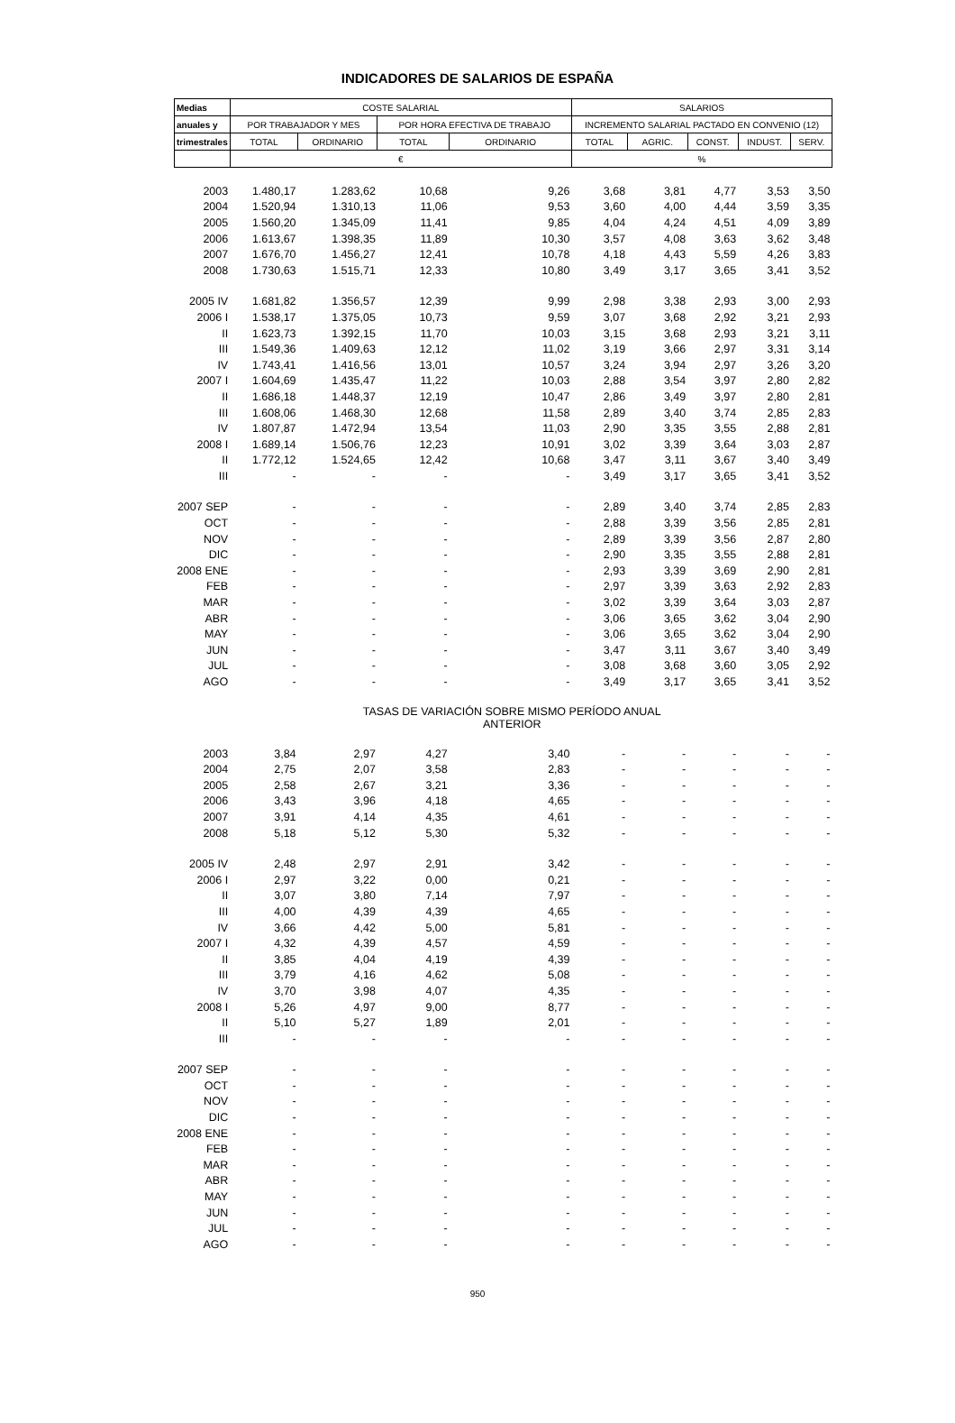INDICADORES DE SALARIOS DE ESPAÑA
| Medias | COSTE SALARIAL | | | | SALARIOS | | | | |
| --- | --- | --- | --- | --- | --- | --- | --- | --- | --- |
| anuales y | POR TRABAJADOR Y MES | | POR HORA EFECTIVA DE TRABAJO | | INCREMENTO SALARIAL PACTADO EN CONVENIO (12) | | | | |
| trimestrales | TOTAL | ORDINARIO | TOTAL | ORDINARIO | TOTAL | AGRIC. | CONST. | INDUST. | SERV. |
| | € | | | | % | | | | |
| 2003 | 1.480,17 | 1.283,62 | 10,68 | 9,26 | 3,68 | 3,81 | 4,77 | 3,53 | 3,50 |
| 2004 | 1.520,94 | 1.310,13 | 11,06 | 9,53 | 3,60 | 4,00 | 4,44 | 3,59 | 3,35 |
| 2005 | 1.560,20 | 1.345,09 | 11,41 | 9,85 | 4,04 | 4,24 | 4,51 | 4,09 | 3,89 |
| 2006 | 1.613,67 | 1.398,35 | 11,89 | 10,30 | 3,57 | 4,08 | 3,63 | 3,62 | 3,48 |
| 2007 | 1.676,70 | 1.456,27 | 12,41 | 10,78 | 4,18 | 4,43 | 5,59 | 4,26 | 3,83 |
| 2008 | 1.730,63 | 1.515,71 | 12,33 | 10,80 | 3,49 | 3,17 | 3,65 | 3,41 | 3,52 |
| 2005 IV | 1.681,82 | 1.356,57 | 12,39 | 9,99 | 2,98 | 3,38 | 2,93 | 3,00 | 2,93 |
| 2006 I | 1.538,17 | 1.375,05 | 10,73 | 9,59 | 3,07 | 3,68 | 2,92 | 3,21 | 2,93 |
| II | 1.623,73 | 1.392,15 | 11,70 | 10,03 | 3,15 | 3,68 | 2,93 | 3,21 | 3,11 |
| III | 1.549,36 | 1.409,63 | 12,12 | 11,02 | 3,19 | 3,66 | 2,97 | 3,31 | 3,14 |
| IV | 1.743,41 | 1.416,56 | 13,01 | 10,57 | 3,24 | 3,94 | 2,97 | 3,26 | 3,20 |
| 2007 I | 1.604,69 | 1.435,47 | 11,22 | 10,03 | 2,88 | 3,54 | 3,97 | 2,80 | 2,82 |
| II | 1.686,18 | 1.448,37 | 12,19 | 10,47 | 2,86 | 3,49 | 3,97 | 2,80 | 2,81 |
| III | 1.608,06 | 1.468,30 | 12,68 | 11,58 | 2,89 | 3,40 | 3,74 | 2,85 | 2,83 |
| IV | 1.807,87 | 1.472,94 | 13,54 | 11,03 | 2,90 | 3,35 | 3,55 | 2,88 | 2,81 |
| 2008 I | 1.689,14 | 1.506,76 | 12,23 | 10,91 | 3,02 | 3,39 | 3,64 | 3,03 | 2,87 |
| II | 1.772,12 | 1.524,65 | 12,42 | 10,68 | 3,47 | 3,11 | 3,67 | 3,40 | 3,49 |
| III | - | - | - | - | 3,49 | 3,17 | 3,65 | 3,41 | 3,52 |
| 2007 SEP | - | - | - | - | 2,89 | 3,40 | 3,74 | 2,85 | 2,83 |
| OCT | - | - | - | - | 2,88 | 3,39 | 3,56 | 2,85 | 2,81 |
| NOV | - | - | - | - | 2,89 | 3,39 | 3,56 | 2,87 | 2,80 |
| DIC | - | - | - | - | 2,90 | 3,35 | 3,55 | 2,88 | 2,81 |
| 2008 ENE | - | - | - | - | 2,93 | 3,39 | 3,69 | 2,90 | 2,81 |
| FEB | - | - | - | - | 2,97 | 3,39 | 3,63 | 2,92 | 2,83 |
| MAR | - | - | - | - | 3,02 | 3,39 | 3,64 | 3,03 | 2,87 |
| ABR | - | - | - | - | 3,06 | 3,65 | 3,62 | 3,04 | 2,90 |
| MAY | - | - | - | - | 3,06 | 3,65 | 3,62 | 3,04 | 2,90 |
| JUN | - | - | - | - | 3,47 | 3,11 | 3,67 | 3,40 | 3,49 |
| JUL | - | - | - | - | 3,08 | 3,68 | 3,60 | 3,05 | 2,92 |
| AGO | - | - | - | - | 3,49 | 3,17 | 3,65 | 3,41 | 3,52 |
| | TASAS DE VARIACIÓN SOBRE MISMO PERÍODO ANUAL ANTERIOR | | | | | | | | |
| 2003 | 3,84 | 2,97 | 4,27 | 3,40 | - | - | - | - | - |
| 2004 | 2,75 | 2,07 | 3,58 | 2,83 | - | - | - | - | - |
| 2005 | 2,58 | 2,67 | 3,21 | 3,36 | - | - | - | - | - |
| 2006 | 3,43 | 3,96 | 4,18 | 4,65 | - | - | - | - | - |
| 2007 | 3,91 | 4,14 | 4,35 | 4,61 | - | - | - | - | - |
| 2008 | 5,18 | 5,12 | 5,30 | 5,32 | - | - | - | - | - |
| 2005 IV | 2,48 | 2,97 | 2,91 | 3,42 | - | - | - | - | - |
| 2006 I | 2,97 | 3,22 | 0,00 | 0,21 | - | - | - | - | - |
| II | 3,07 | 3,80 | 7,14 | 7,97 | - | - | - | - | - |
| III | 4,00 | 4,39 | 4,39 | 4,65 | - | - | - | - | - |
| IV | 3,66 | 4,42 | 5,00 | 5,81 | - | - | - | - | - |
| 2007 I | 4,32 | 4,39 | 4,57 | 4,59 | - | - | - | - | - |
| II | 3,85 | 4,04 | 4,19 | 4,39 | - | - | - | - | - |
| III | 3,79 | 4,16 | 4,62 | 5,08 | - | - | - | - | - |
| IV | 3,70 | 3,98 | 4,07 | 4,35 | - | - | - | - | - |
| 2008 I | 5,26 | 4,97 | 9,00 | 8,77 | - | - | - | - | - |
| II | 5,10 | 5,27 | 1,89 | 2,01 | - | - | - | - | - |
| III | - | - | - | - | - | - | - | - | - |
| 2007 SEP | - | - | - | - | - | - | - | - | - |
| OCT | - | - | - | - | - | - | - | - | - |
| NOV | - | - | - | - | - | - | - | - | - |
| DIC | - | - | - | - | - | - | - | - | - |
| 2008 ENE | - | - | - | - | - | - | - | - | - |
| FEB | - | - | - | - | - | - | - | - | - |
| MAR | - | - | - | - | - | - | - | - | - |
| ABR | - | - | - | - | - | - | - | - | - |
| MAY | - | - | - | - | - | - | - | - | - |
| JUN | - | - | - | - | - | - | - | - | - |
| JUL | - | - | - | - | - | - | - | - | - |
| AGO | - | - | - | - | - | - | - | - | - |
950